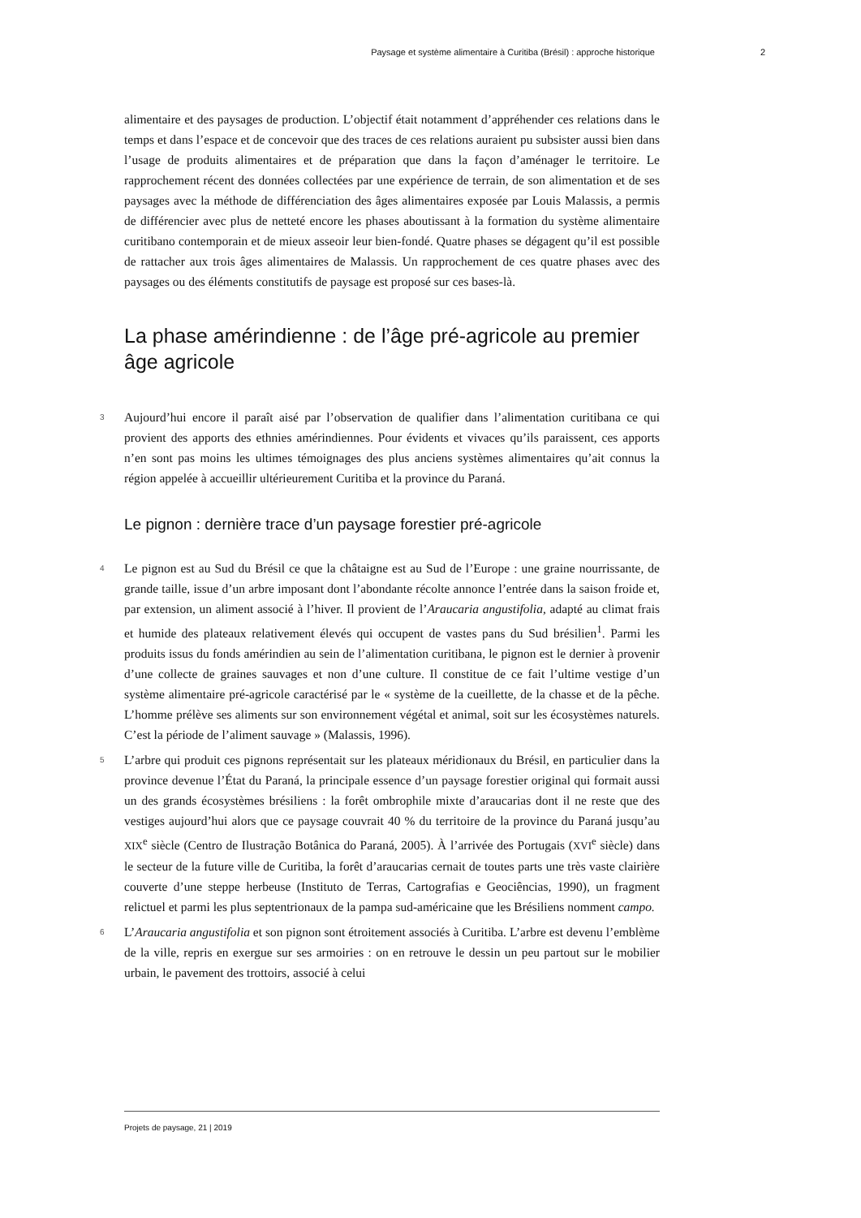Paysage et système alimentaire à Curitiba (Brésil) : approche historique 2
alimentaire et des paysages de production. L’objectif était notamment d’appréhender ces relations dans le temps et dans l’espace et de concevoir que des traces de ces relations auraient pu subsister aussi bien dans l’usage de produits alimentaires et de préparation que dans la façon d’aménager le territoire. Le rapprochement récent des données collectées par une expérience de terrain, de son alimentation et de ses paysages avec la méthode de différenciation des âges alimentaires exposée par Louis Malassis, a permis de différencier avec plus de netteté encore les phases aboutissant à la formation du système alimentaire curitibano contemporain et de mieux asseoir leur bien-fondé. Quatre phases se dégagent qu’il est possible de rattacher aux trois âges alimentaires de Malassis. Un rapprochement de ces quatre phases avec des paysages ou des éléments constitutifs de paysage est proposé sur ces bases-là.
La phase amérindienne : de l’âge pré-agricole au premier âge agricole
3 Aujourd’hui encore il paraît aisé par l’observation de qualifier dans l’alimentation curitibana ce qui provient des apports des ethnies amérindiennes. Pour évidents et vivaces qu’ils paraissent, ces apports n’en sont pas moins les ultimes témoignages des plus anciens systèmes alimentaires qu’ait connus la région appelée à accueillir ultérieurement Curitiba et la province du Paraná.
Le pignon : dernière trace d’un paysage forestier pré-agricole
4 Le pignon est au Sud du Brésil ce que la châtaigne est au Sud de l’Europe : une graine nourrissante, de grande taille, issue d’un arbre imposant dont l’abondante récolte annonce l’entrée dans la saison froide et, par extension, un aliment associé à l’hiver. Il provient de l’Araucaria angustifolia, adapté au climat frais et humide des plateaux relativement élevés qui occupent de vastes pans du Sud brésilien<sup>1</sup>. Parmi les produits issus du fonds amérindien au sein de l’alimentation curitibana, le pignon est le dernier à provenir d’une collecte de graines sauvages et non d’une culture. Il constitue de ce fait l’ultime vestige d’un système alimentaire pré-agricole caractérisé par le « système de la cueillette, de la chasse et de la pêche. L’homme prélève ses aliments sur son environnement végétal et animal, soit sur les écosystèmes naturels. C’est la période de l’aliment sauvage » (Malassis, 1996).
5 L’arbre qui produit ces pignons représentait sur les plateaux méridionaux du Brésil, en particulier dans la province devenue l’État du Paraná, la principale essence d’un paysage forestier original qui formait aussi un des grands écosystèmes brésiliens : la forêt ombrophile mixte d’araucarias dont il ne reste que des vestiges aujourd’hui alors que ce paysage couvrait 40 % du territoire de la province du Paraná jusqu’au XIX<sup>e</sup> siècle (Centro de Ilustração Botânica do Paraná, 2005). À l’arrivée des Portugais (XVI<sup>e</sup> siècle) dans le secteur de la future ville de Curitiba, la forêt d’araucarias cernait de toutes parts une très vaste clairière couverte d’une steppe herbeuse (Instituto de Terras, Cartografias e Geociências, 1990), un fragment relictuel et parmi les plus septentrionaux de la pampa sud-américaine que les Brésiliens nomment campo.
6 L’Araucaria angustifolia et son pignon sont étroitement associés à Curitiba. L’arbre est devenu l’emblème de la ville, repris en exergue sur ses armoiries : on en retrouve le dessin un peu partout sur le mobilier urbain, le pavement des trottoirs, associé à celui
Projets de paysage, 21 | 2019